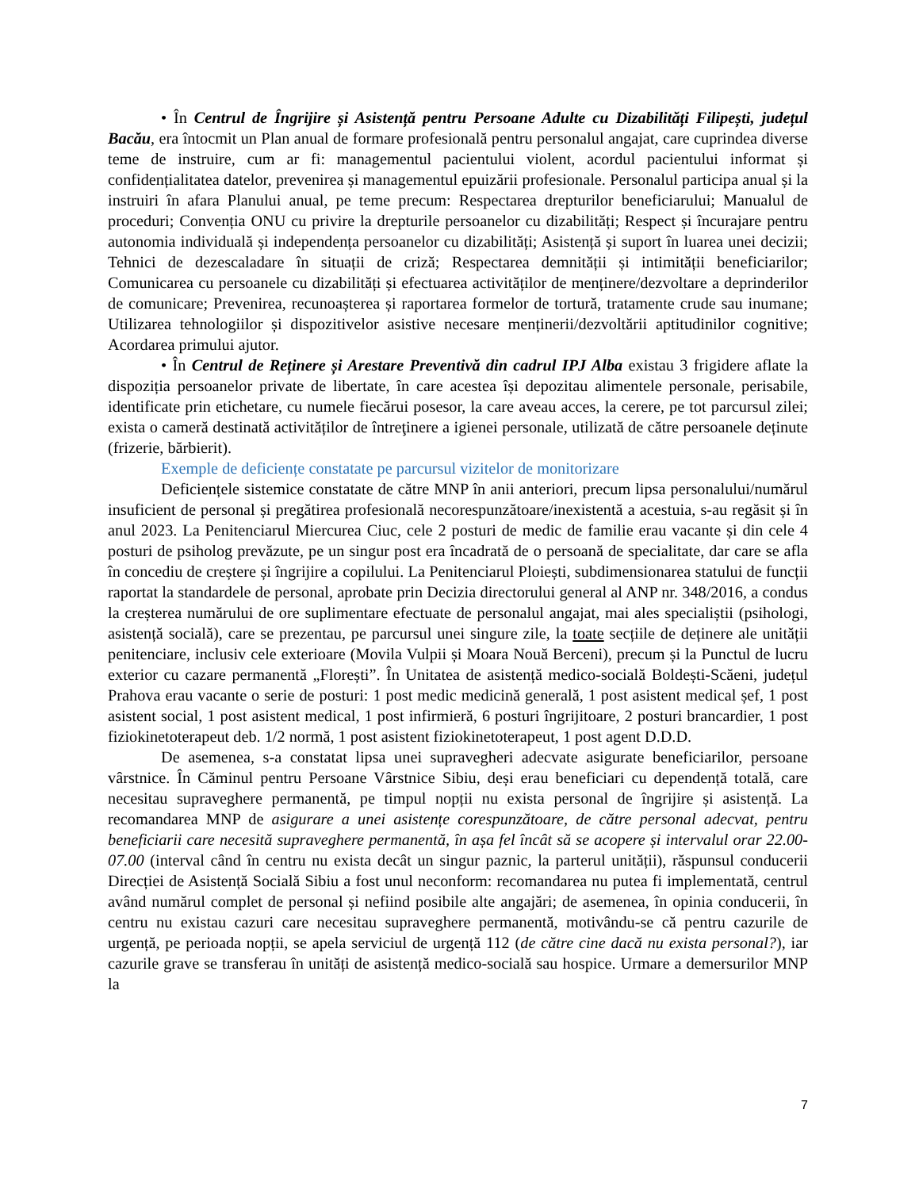• În Centrul de Îngrijire și Asistență pentru Persoane Adulte cu Dizabilități Filipești, județul Bacău, era întocmit un Plan anual de formare profesională pentru personalul angajat, care cuprindea diverse teme de instruire, cum ar fi: managementul pacientului violent, acordul pacientului informat și confidențialitatea datelor, prevenirea și managementul epuizării profesionale. Personalul participa anual și la instruiri în afara Planului anual, pe teme precum: Respectarea drepturilor beneficiarului; Manualul de proceduri; Convenția ONU cu privire la drepturile persoanelor cu dizabilități; Respect și încurajare pentru autonomia individuală și independența persoanelor cu dizabilități; Asistență și suport în luarea unei decizii; Tehnici de dezescaladare în situații de criză; Respectarea demnității și intimității beneficiarilor; Comunicarea cu persoanele cu dizabilități și efectuarea activităților de menținere/dezvoltare a deprinderilor de comunicare; Prevenirea, recunoașterea și raportarea formelor de tortură, tratamente crude sau inumane; Utilizarea tehnologiilor și dispozitivelor asistive necesare menținerii/dezvoltării aptitudinilor cognitive; Acordarea primului ajutor.
• În Centrul de Reținere și Arestare Preventivă din cadrul IPJ Alba existau 3 frigidere aflate la dispoziția persoanelor private de libertate, în care acestea își depozitau alimentele personale, perisabile, identificate prin etichetare, cu numele fiecărui posesor, la care aveau acces, la cerere, pe tot parcursul zilei; exista o cameră destinată activităților de întreţinere a igienei personale, utilizată de către persoanele deținute (frizerie, bărbierit).
Exemple de deficiențe constatate pe parcursul vizitelor de monitorizare
Deficiențele sistemice constatate de către MNP în anii anteriori, precum lipsa personalului/numărul insuficient de personal și pregătirea profesională necorespunzătoare/inexistentă a acestuia, s-au regăsit și în anul 2023. La Penitenciarul Miercurea Ciuc, cele 2 posturi de medic de familie erau vacante și din cele 4 posturi de psiholog prevăzute, pe un singur post era încadrată de o persoană de specialitate, dar care se afla în concediu de creștere și îngrijire a copilului. La Penitenciarul Ploiești, subdimensionarea statului de funcții raportat la standardele de personal, aprobate prin Decizia directorului general al ANP nr. 348/2016, a condus la creșterea numărului de ore suplimentare efectuate de personalul angajat, mai ales specialiștii (psihologi, asistență socială), care se prezentau, pe parcursul unei singure zile, la toate secțiile de deținere ale unității penitenciare, inclusiv cele exterioare (Movila Vulpii și Moara Nouă Berceni), precum și la Punctul de lucru exterior cu cazare permanentă „Florești”. În Unitatea de asistență medico-socială Boldești-Scăeni, județul Prahova erau vacante o serie de posturi: 1 post medic medicină generală, 1 post asistent medical șef, 1 post asistent social, 1 post asistent medical, 1 post infirmieră, 6 posturi îngrijitoare, 2 posturi brancardier, 1 post fiziokinetoterapeut deb. 1/2 normă, 1 post asistent fiziokinetoterapeut, 1 post agent D.D.D.
De asemenea, s-a constatat lipsa unei supravegheri adecvate asigurate beneficiarilor, persoane vârstnice. În Căminul pentru Persoane Vârstnice Sibiu, deși erau beneficiari cu dependență totală, care necesitau supraveghere permanentă, pe timpul nopții nu exista personal de îngrijire și asistență. La recomandarea MNP de asigurare a unei asistențe corespunzătoare, de către personal adecvat, pentru beneficiarii care necesită supraveghere permanentă, în așa fel încât să se acopere și intervalul orar 22.00-07.00 (interval când în centru nu exista decât un singur paznic, la parterul unității), răspunsul conducerii Direcției de Asistență Socială Sibiu a fost unul neconform: recomandarea nu putea fi implementată, centrul având numărul complet de personal și nefiind posibile alte angajări; de asemenea, în opinia conducerii, în centru nu existau cazuri care necesitau supraveghere permanentă, motivându-se că pentru cazurile de urgență, pe perioada nopții, se apela serviciul de urgență 112 (de către cine dacă nu exista personal?), iar cazurile grave se transferau în unități de asistență medico-socială sau hospice. Urmare a demersurilor MNP la
7